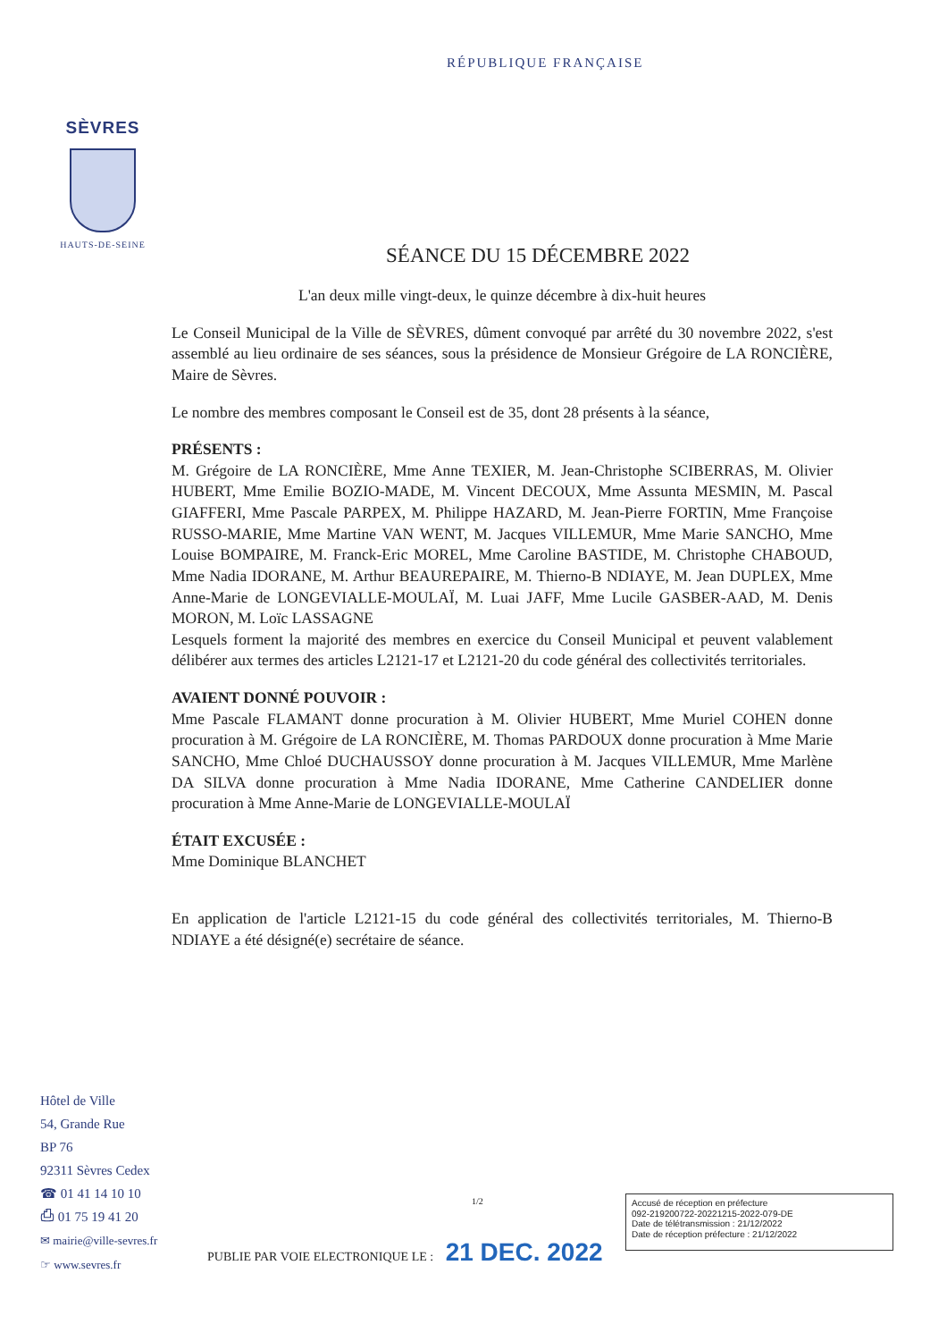RÉPUBLIQUE FRANÇAISE
SÈVRES
HAUTS-DE-SEINE
SÉANCE DU 15 DÉCEMBRE 2022
L'an deux mille vingt-deux, le quinze décembre à dix-huit heures
Le Conseil Municipal de la Ville de SÈVRES, dûment convoqué par arrêté du 30 novembre 2022, s'est assemblé au lieu ordinaire de ses séances, sous la présidence de Monsieur Grégoire de LA RONCIÈRE, Maire de Sèvres.
Le nombre des membres composant le Conseil est de 35, dont 28 présents à la séance,
PRÉSENTS :
M. Grégoire de LA RONCIÈRE, Mme Anne TEXIER, M. Jean-Christophe SCIBERRAS, M. Olivier HUBERT, Mme Emilie BOZIO-MADE, M. Vincent DECOUX, Mme Assunta MESMIN, M. Pascal GIAFFERI, Mme Pascale PARPEX, M. Philippe HAZARD, M. Jean-Pierre FORTIN, Mme Françoise RUSSO-MARIE, Mme Martine VAN WENT, M. Jacques VILLEMUR, Mme Marie SANCHO, Mme Louise BOMPAIRE, M. Franck-Eric MOREL, Mme Caroline BASTIDE, M. Christophe CHABOUD, Mme Nadia IDORANE, M. Arthur BEAUREPAIRE, M. Thierno-B NDIAYE, M. Jean DUPLEX, Mme Anne-Marie de LONGEVIALLE-MOULAÏ, M. Luai JAFF, Mme Lucile GASBER-AAD, M. Denis MORON, M. Loïc LASSAGNE
Lesquels forment la majorité des membres en exercice du Conseil Municipal et peuvent valablement délibérer aux termes des articles L2121-17 et L2121-20 du code général des collectivités territoriales.
AVAIENT DONNÉ POUVOIR :
Mme Pascale FLAMANT donne procuration à M. Olivier HUBERT, Mme Muriel COHEN donne procuration à M. Grégoire de LA RONCIÈRE, M. Thomas PARDOUX donne procuration à Mme Marie SANCHO, Mme Chloé DUCHAUSSOY donne procuration à M. Jacques VILLEMUR, Mme Marlène DA SILVA donne procuration à Mme Nadia IDORANE, Mme Catherine CANDELIER donne procuration à Mme Anne-Marie de LONGEVIALLE-MOULAÏ
ÉTAIT EXCUSÉE :
Mme Dominique BLANCHET
En application de l'article L2121-15 du code général des collectivités territoriales, M. Thierno-B NDIAYE a été désigné(e) secrétaire de séance.
Hôtel de Ville
54, Grande Rue
BP 76
92311 Sèvres Cedex
☎ 01 41 14 10 10
⎙ 01 75 19 41 20
✉ mairie@ville-sevres.fr
☞ www.sevres.fr
1/2
PUBLIE PAR VOIE ELECTRONIQUE LE : 21 DEC. 2022
Accusé de réception en préfecture
092-219200722-20221215-2022-079-DE
Date de télétransmission : 21/12/2022
Date de réception préfecture : 21/12/2022